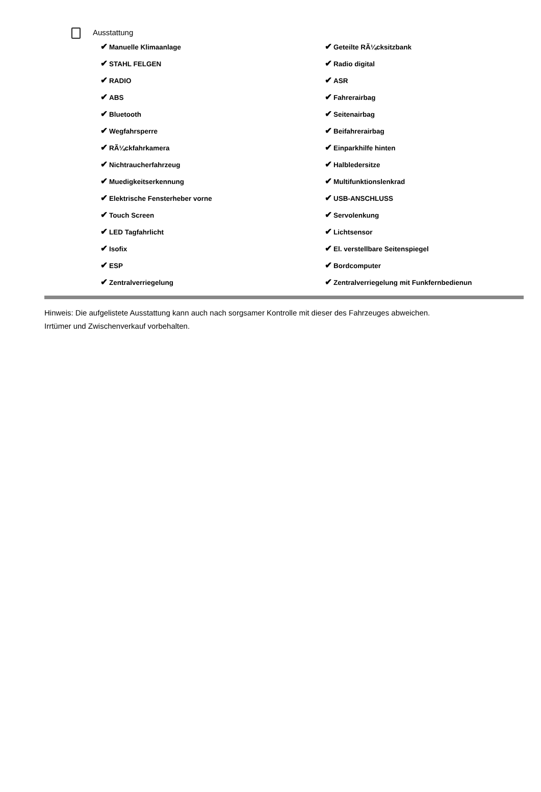Ausstattung
✔ Manuelle Klimaanlage
✔ Geteilte RÃ¼cksitzbank
✔ STAHL FELGEN
✔ Radio digital
✔ RADIO
✔ ASR
✔ ABS
✔ Fahrerairbag
✔ Bluetooth
✔ Seitenairbag
✔ Wegfahrsperre
✔ Beifahrerairbag
✔ RÃ¼ckfahrkamera
✔ Einparkhilfe hinten
✔ Nichtraucherfahrzeug
✔ Halbledersitze
✔ Muedigkeitserkennung
✔ Multifunktionslenkrad
✔ Elektrische Fensterheber vorne
✔ USB-ANSCHLUSS
✔ Touch Screen
✔ Servolenkung
✔ LED Tagfahrlicht
✔ Lichtsensor
✔ Isofix
✔ El. verstellbare Seitenspiegel
✔ ESP
✔ Bordcomputer
✔ Zentralverriegelung
✔ Zentralverriegelung mit Funkfernbedienun
Hinweis: Die aufgelistete Ausstattung kann auch nach sorgsamer Kontrolle mit dieser des Fahrzeuges abweichen. Irrtümer und Zwischenverkauf vorbehalten.